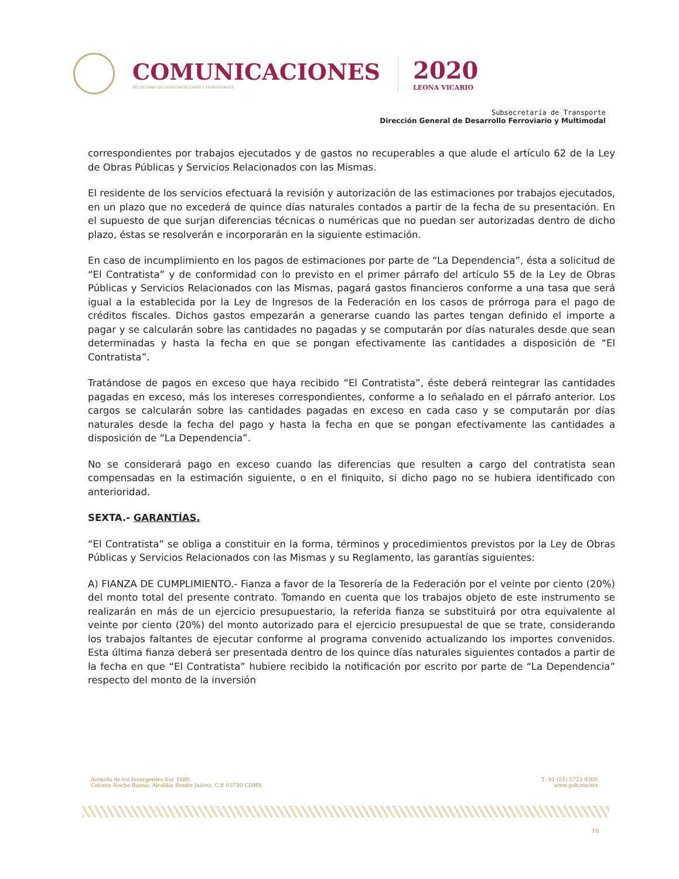COMUNICACIONES
SECRETARÍA DE COMUNICACIONES Y TRANSPORTES
2020
LEONA VICARIO
Subsecretaría de Transporte
Dirección General de Desarrollo Ferroviario y Multimodal
correspondientes por trabajos ejecutados y de gastos no recuperables a que alude el artículo 62 de la Ley de Obras Públicas y Servicios Relacionados con las Mismas.
El residente de los servicios efectuará la revisión y autorización de las estimaciones por trabajos ejecutados, en un plazo que no excederá de quince días naturales contados a partir de la fecha de su presentación. En el supuesto de que surjan diferencias técnicas o numéricas que no puedan ser autorizadas dentro de dicho plazo, éstas se resolverán e incorporarán en la siguiente estimación.
En caso de incumplimiento en los pagos de estimaciones por parte de “La Dependencia”, ésta a solicitud de “El Contratista” y de conformidad con lo previsto en el primer párrafo del artículo 55 de la Ley de Obras Públicas y Servicios Relacionados con las Mismas, pagará gastos financieros conforme a una tasa que será igual a la establecida por la Ley de Ingresos de la Federación en los casos de prórroga para el pago de créditos fiscales. Dichos gastos empezarán a generarse cuando las partes tengan definido el importe a pagar y se calcularán sobre las cantidades no pagadas y se computarán por días naturales desde que sean determinadas y hasta la fecha en que se pongan efectivamente las cantidades a disposición de “El Contratista”.
Tratándose de pagos en exceso que haya recibido “El Contratista”, éste deberá reintegrar las cantidades pagadas en exceso, más los intereses correspondientes, conforme a lo señalado en el párrafo anterior. Los cargos se calcularán sobre las cantidades pagadas en exceso en cada caso y se computarán por días naturales desde la fecha del pago y hasta la fecha en que se pongan efectivamente las cantidades a disposición de “La Dependencia”.
No se considerará pago en exceso cuando las diferencias que resulten a cargo del contratista sean compensadas en la estimación siguiente, o en el finiquito, si dicho pago no se hubiera identificado con anterioridad.
SEXTA.- GARANTÍAS.
“El Contratista” se obliga a constituir en la forma, términos y procedimientos previstos por la Ley de Obras Públicas y Servicios Relacionados con las Mismas y su Reglamento, las garantías siguientes:
A) FIANZA DE CUMPLIMIENTO.- Fianza a favor de la Tesorería de la Federación por el veinte por ciento (20%) del monto total del presente contrato. Tomando en cuenta que los trabajos objeto de este instrumento se realizarán en más de un ejercicio presupuestario, la referida fianza se substituirá por otra equivalente al veinte por ciento (20%) del monto autorizado para el ejercicio presupuestal de que se trate, considerando los trabajos faltantes de ejecutar conforme al programa convenido actualizando los importes convenidos. Esta última fianza deberá ser presentada dentro de los quince días naturales siguientes contados a partir de la fecha en que “El Contratista” hubiere recibido la notificación por escrito por parte de “La Dependencia” respecto del monto de la inversión
Avenida de los Insurgentes Sur 1089,
Colonia Noche Buena, Alcaldía Benito Juárez, C.P. 03720 CDMX
T: 01 (55) 5723 9300
www.gob.mx/sct
16